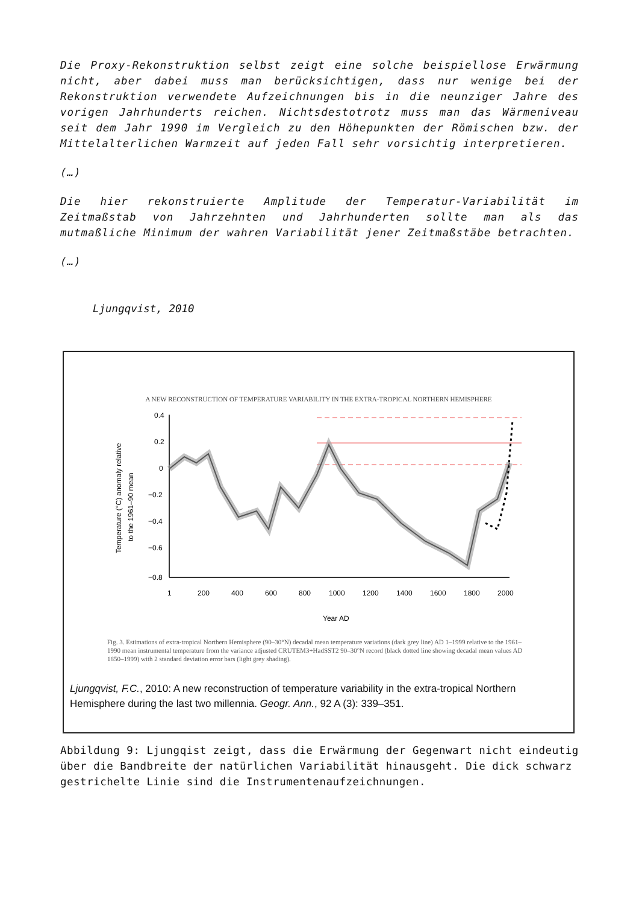Die Proxy-Rekonstruktion selbst zeigt eine solche beispiellose Erwärmung nicht, aber dabei muss man berücksichtigen, dass nur wenige bei der Rekonstruktion verwendete Aufzeichnungen bis in die neunziger Jahre des vorigen Jahrhunderts reichen. Nichtsdestotrotz muss man das Wärmeniveau seit dem Jahr 1990 im Vergleich zu den Höhepunkten der Römischen bzw. der Mittelalterlichen Warmzeit auf jeden Fall sehr vorsichtig interpretieren.
(…)
Die hier rekonstruierte Amplitude der Temperatur-Variabilität im Zeitmaßstab von Jahrzehnten und Jahrhunderten sollte man als das mutmaßliche Minimum der wahren Variabilität jener Zeitmaßstäbe betrachten.
(…)
Ljungqvist, 2010
A NEW RECONSTRUCTION OF TEMPERATURE VARIABILITY IN THE EXTRA-TROPICAL NORTHERN HEMISPHERE
0.4
0.2
0
−0.2
−0.4
−0.6
−0.8
1
200
400
600
800
1000
1200
1400
1600
1800
2000
Year AD
Temperature (°C) anomaly relative
to the 1961–90 mean
Fig. 3. Estimations of extra-tropical Northern Hemisphere (90–30°N) decadal mean temperature variations (dark grey line) AD 1–1999 relative to the 1961–1990 mean instrumental temperature from the variance adjusted CRUTEM3+HadSST2 90–30°N record (black dotted line showing decadal mean values AD 1850–1999) with 2 standard deviation error bars (light grey shading).
Ljungqvist, F.C., 2010: A new reconstruction of temperature variability in the extra-tropical Northern Hemisphere during the last two millennia. Geogr. Ann., 92 A (3): 339–351.
Abbildung 9: Ljungqist zeigt, dass die Erwärmung der Gegenwart nicht eindeutig über die Bandbreite der natürlichen Variabilität hinausgeht. Die dick schwarz gestrichelte Linie sind die Instrumentenaufzeichnungen.